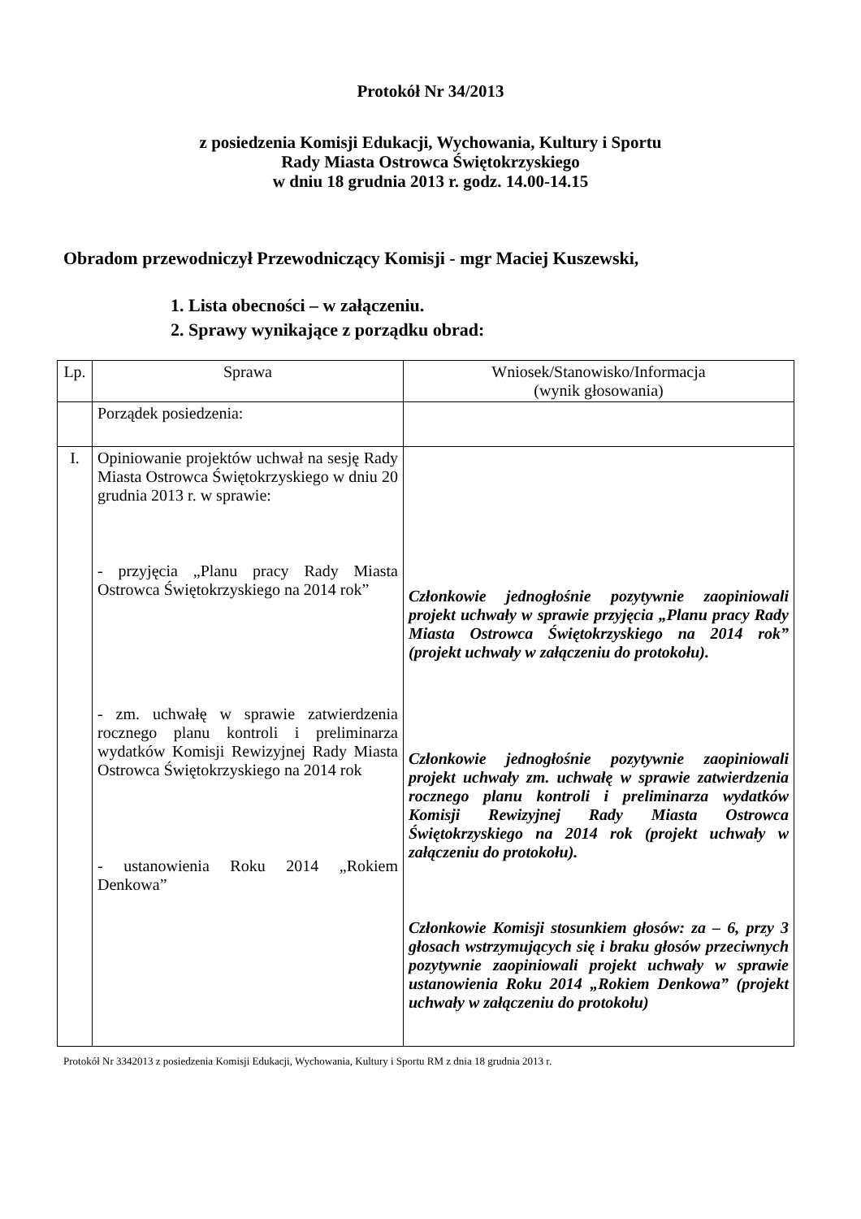Protokół Nr 34/2013
z posiedzenia Komisji Edukacji, Wychowania, Kultury i Sportu
Rady Miasta Ostrowca Świętokrzyskiego
w dniu 18 grudnia 2013 r. godz. 14.00-14.15
Obradom przewodniczył Przewodniczący Komisji - mgr Maciej Kuszewski,
1. Lista obecności – w załączeniu.
2. Sprawy wynikające z porządku obrad:
| Lp. | Sprawa | Wniosek/Stanowisko/Informacja (wynik głosowania) |
| | Porządek posiedzenia: | |
| I. | Opiniowanie projektów uchwał na sesję Rady Miasta Ostrowca Świętokrzyskiego w dniu 20 grudnia 2013 r. w sprawie: - przyjęcia „Planu pracy Rady Miasta Ostrowca Świętokrzyskiego na 2014 rok” - zm. uchwałę w sprawie zatwierdzenia rocznego planu kontroli i preliminarza wydatków Komisji Rewizyjnej Rady Miasta Ostrowca Świętokrzyskiego na 2014 rok - ustanowienia Roku 2014 „Rokiem Denkowa” | Członkowie jednogłośnie pozytywnie zaopiniowali projekt uchwały w sprawie przyjęcia „Planu pracy Rady Miasta Ostrowca Świętokrzyskiego na 2014 rok” (projekt uchwały w załączeniu do protokołu). Członkowie jednogłośnie pozytywnie zaopiniowali projekt uchwały zm. uchwałę w sprawie zatwierdzenia rocznego planu kontroli i preliminarza wydatków Komisji Rewizyjnej Rady Miasta Ostrowca Świętokrzyskiego na 2014 rok (projekt uchwały w załączeniu do protokołu). Członkowie Komisji stosunkiem głosów: za – 6, przy 3 głosach wstrzymujących się i braku głosów przeciwnych pozytywnie zaopiniowali projekt uchwały w sprawie ustanowienia Roku 2014 „Rokiem Denkowa” (projekt uchwały w załączeniu do protokołu) |
Protokół Nr 3342013 z posiedzenia Komisji Edukacji, Wychowania, Kultury i Sportu RM z dnia 18 grudnia 2013 r.